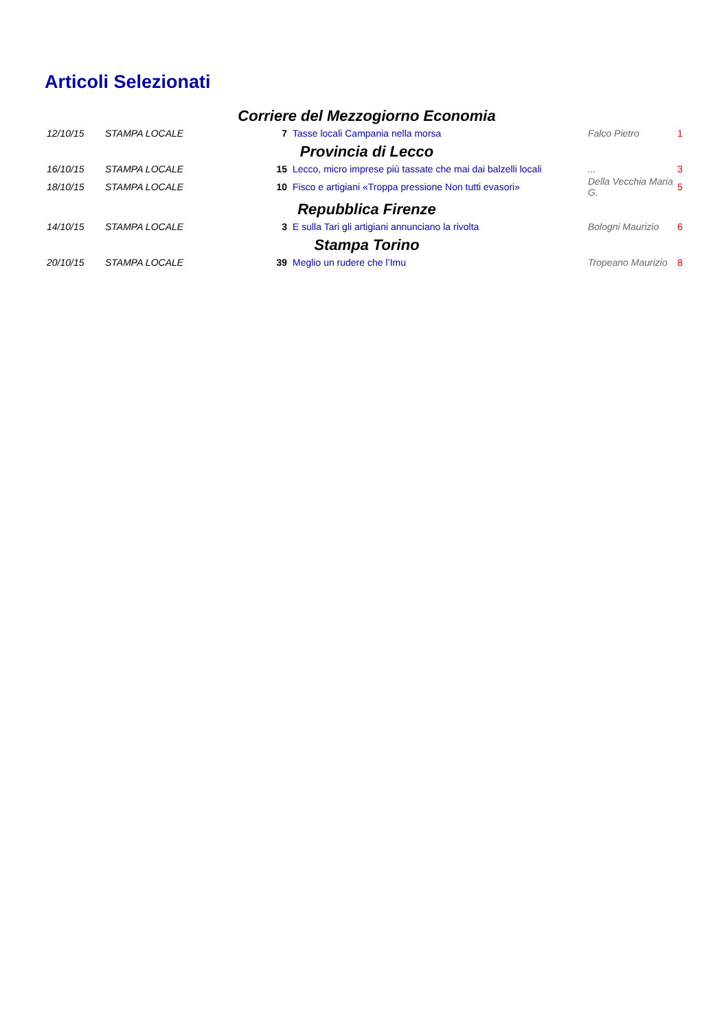Articoli Selezionati
| Corriere del Mezzogiorno Economia | | | | | |
| 12/10/15 | STAMPA LOCALE | 7 | Tasse locali Campania nella morsa | Falco Pietro | 1 |
| Provincia di Lecco | | | | | |
| 16/10/15 | STAMPA LOCALE | 15 | Lecco, micro imprese più tassate che mai dai balzelli locali | ... | 3 |
| 18/10/15 | STAMPA LOCALE | 10 | Fisco e artigiani «Troppa pressione Non tutti evasori» | Della Vecchia Maria G. | 5 |
| Repubblica Firenze | | | | | |
| 14/10/15 | STAMPA LOCALE | 3 | E sulla Tari gli artigiani annunciano la rivolta | Bologni Maurizio | 6 |
| Stampa Torino | | | | | |
| 20/10/15 | STAMPA LOCALE | 39 | Meglio un rudere che l’Imu | Tropeano Maurizio | 8 |